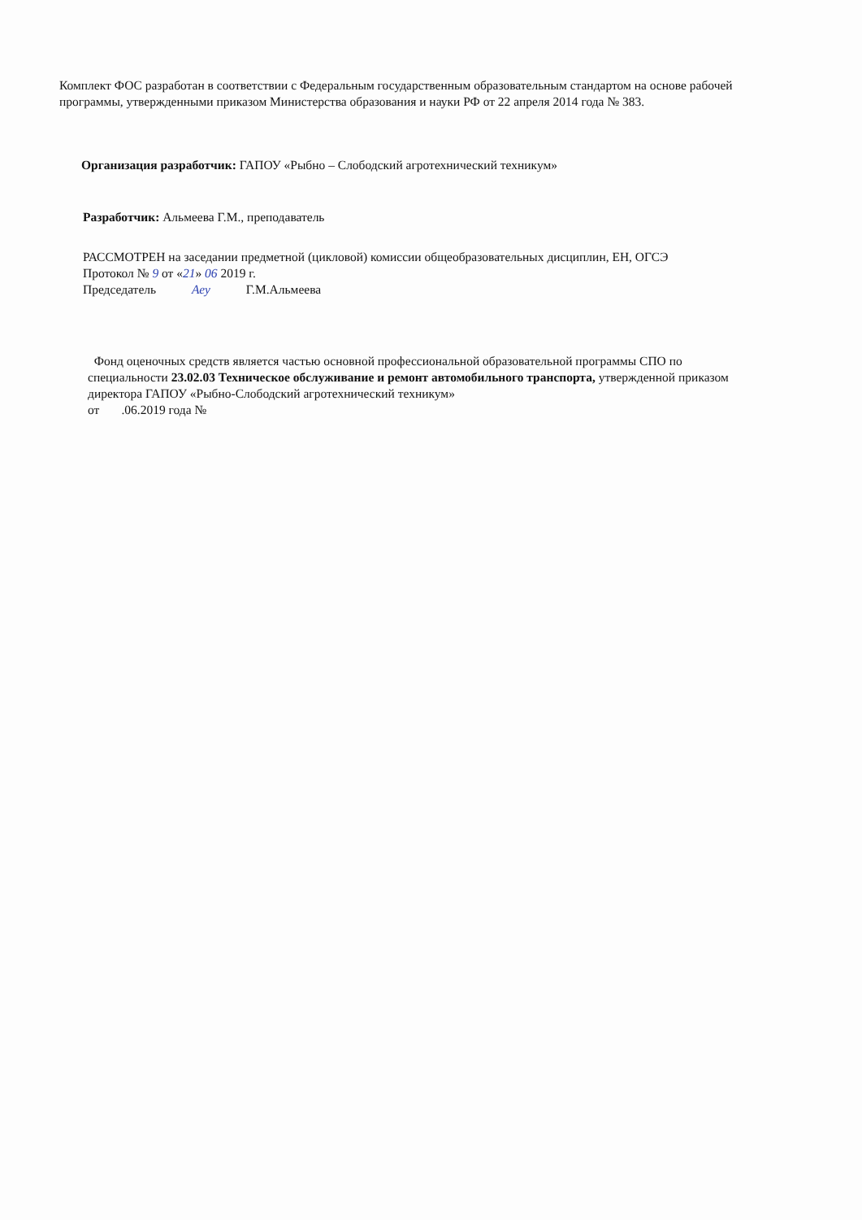Комплект ФОС разработан в соответствии с Федеральным государственным образовательным стандартом на основе рабочей программы, утвержденными приказом Министерства образования и науки РФ от 22 апреля 2014 года № 383.
Организация разработчик: ГАПОУ «Рыбно – Слободский агротехнический техникум»
Разработчик: Альмеева Г.М., преподаватель
РАССМОТРЕН на заседании предметной (цикловой) комиссии общеобразовательных дисциплин, ЕН, ОГСЭ
Протокол № 9 от «21» 06 2019 г.
Председатель Аеу Г.М.Альмеева
Фонд оценочных средств является частью основной профессиональной образовательной программы СПО по специальности 23.02.03 Техническое обслуживание и ремонт автомобильного транспорта, утвержденной приказом директора ГАПОУ «Рыбно-Слободский агротехнический техникум»
от .06.2019 года №